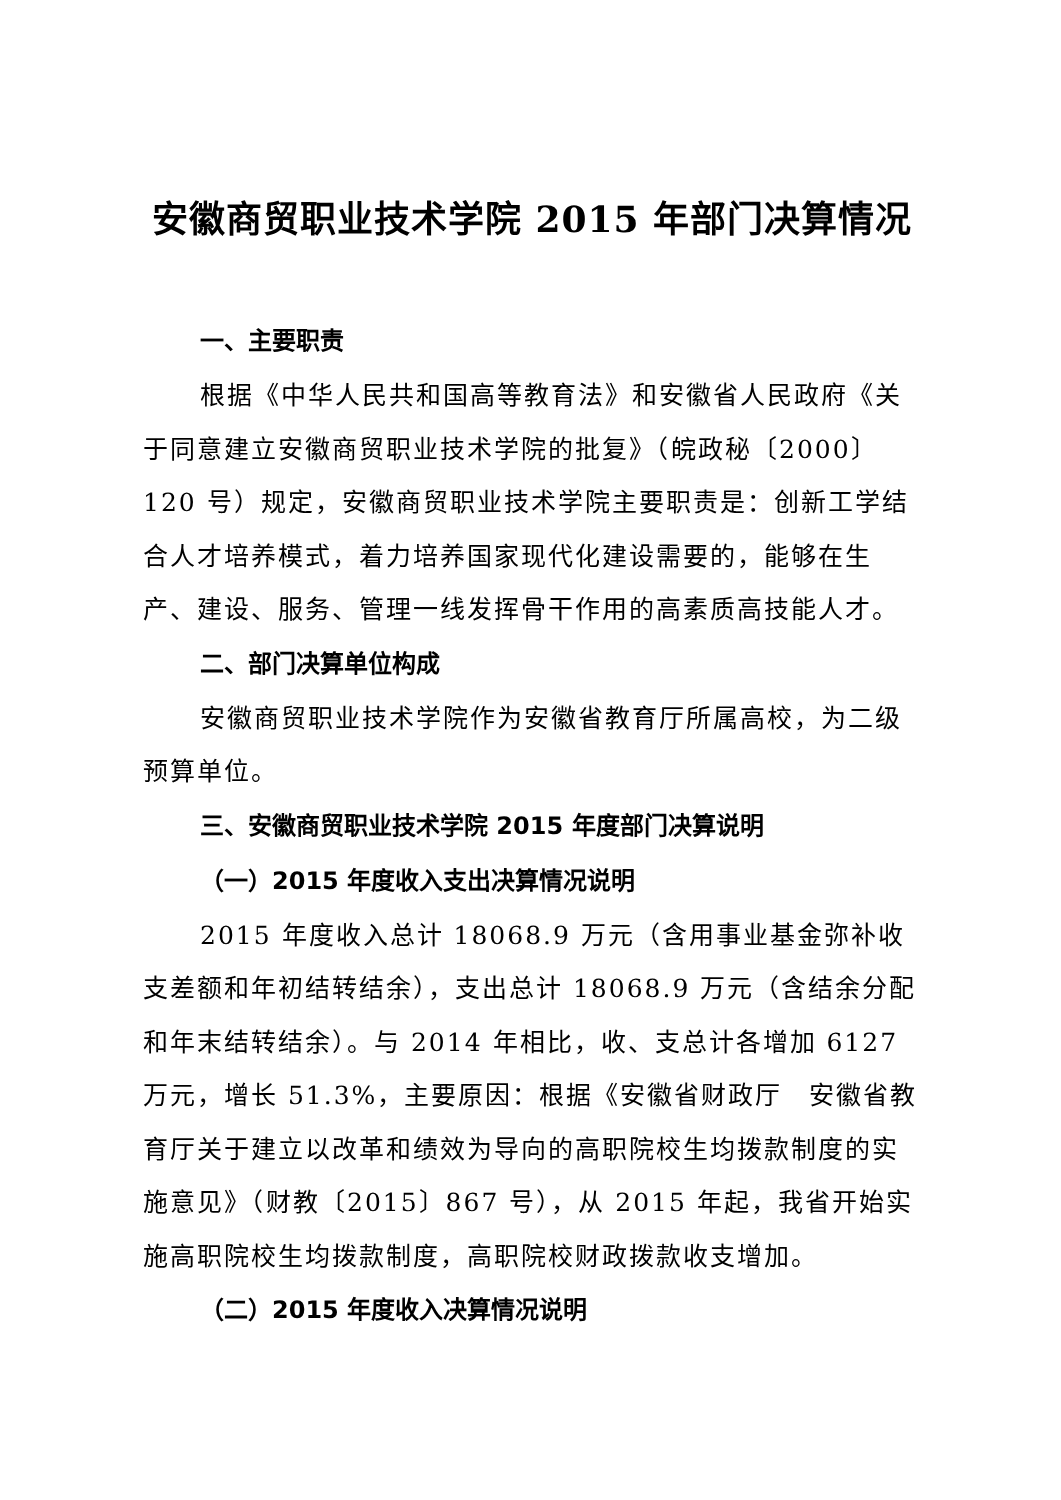安徽商贸职业技术学院 2015 年部门决算情况
一、主要职责
根据《中华人民共和国高等教育法》和安徽省人民政府《关于同意建立安徽商贸职业技术学院的批复》（皖政秘〔2000〕120 号）规定，安徽商贸职业技术学院主要职责是：创新工学结合人才培养模式，着力培养国家现代化建设需要的，能够在生产、建设、服务、管理一线发挥骨干作用的高素质高技能人才。
二、部门决算单位构成
安徽商贸职业技术学院作为安徽省教育厅所属高校，为二级预算单位。
三、安徽商贸职业技术学院 2015 年度部门决算说明
（一）2015 年度收入支出决算情况说明
2015 年度收入总计 18068.9 万元（含用事业基金弥补收支差额和年初结转结余），支出总计 18068.9 万元（含结余分配和年末结转结余）。与 2014 年相比，收、支总计各增加 6127 万元，增长 51.3%，主要原因：根据《安徽省财政厅　安徽省教育厅关于建立以改革和绩效为导向的高职院校生均拨款制度的实施意见》（财教〔2015〕867 号），从 2015 年起，我省开始实施高职院校生均拨款制度，高职院校财政拨款收支增加。
（二）2015 年度收入决算情况说明